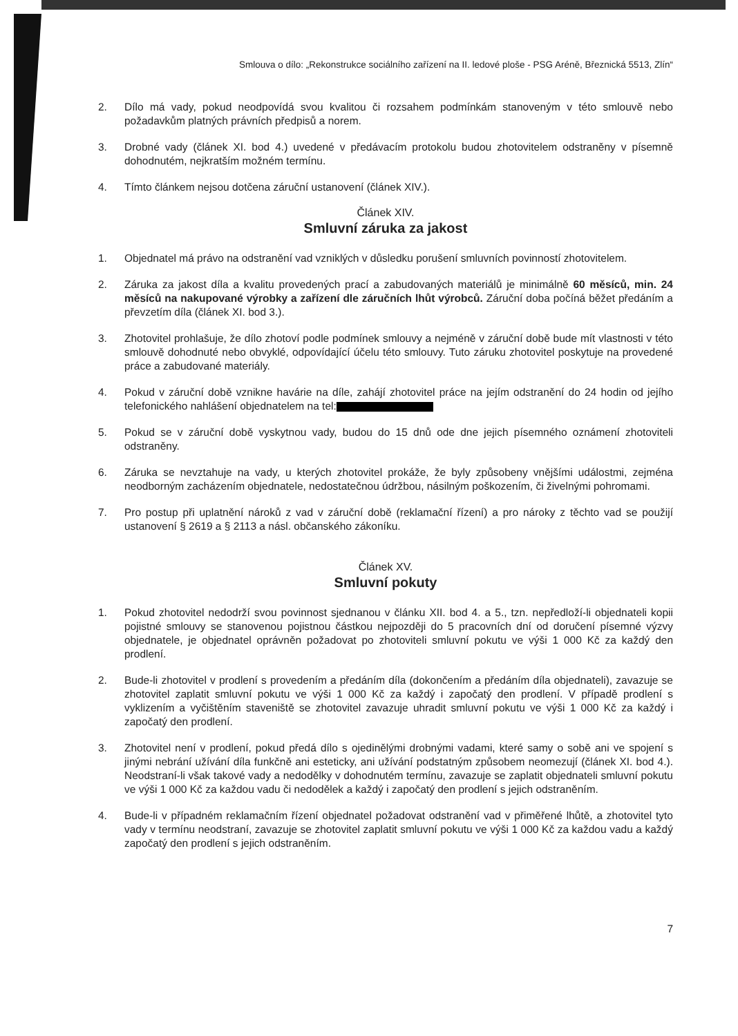Smlouva o dílo: „Rekonstrukce sociálního zařízení na II. ledové ploše - PSG Aréně, Březnická 5513, Zlín“
2. Dílo má vady, pokud neodpovídá svou kvalitou či rozsahem podmínkám stanoveným v této smlouvě nebo požadavkům platných právních předpisů a norem.
3. Drobné vady (článek XI. bod 4.) uvedené v předávacím protokolu budou zhotovitelem odstraněny v písemně dohodnutém, nejkratším možném termínu.
4. Tímto článkem nejsou dotčena záruční ustanovení (článek XIV.).
Článek XIV.
Smluvní záruka za jakost
1. Objednatel má právo na odstranění vad vzniklých v důsledku porušení smluvních povinností zhotovitelem.
2. Záruka za jakost díla a kvalitu provedených prací a zabudovaných materiálů je minimálně 60 měsíců, min. 24 měsíců na nakupované výrobky a zařízení dle záručních lhůt výrobců. Záruční doba počíná běžet předáním a převzetím díla (článek XI. bod 3.).
3. Zhotovitel prohlašuje, že dílo zhotoví podle podmínek smlouvy a nejméně v záruční době bude mít vlastnosti v této smlouvě dohodnuté nebo obvyklé, odpovídající účelu této smlouvy. Tuto záruku zhotovitel poskytuje na provedené práce a zabudované materiály.
4. Pokud v záruční době vznikne havárie na díle, zahájí zhotovitel práce na jejím odstranění do 24 hodin od jejího telefonického nahlášení objednatelem na tel:
5. Pokud se v záruční době vyskytnou vady, budou do 15 dnů ode dne jejich písemného oznámení zhotoviteli odstraněny.
6. Záruka se nevztahuje na vady, u kterých zhotovitel prokáže, že byly způsobeny vnějšími událostmi, zejména neodborným zacházením objednatele, nedostatečnou údržbou, násilným poškozením, či živelnými pohromami.
7. Pro postup při uplatnění nároků z vad v záruční době (reklamační řízení) a pro nároky z těchto vad se použijí ustanovení § 2619 a § 2113 a násl. občanského zákoníku.
Článek XV.
Smluvní pokuty
1. Pokud zhotovitel nedodrží svou povinnost sjednanou v článku XII. bod 4. a 5., tzn. nepředloží-li objednateli kopii pojistné smlouvy se stanovenou pojistnou částkou nejpozději do 5 pracovních dní od doručení písemné výzvy objednatele, je objednatel oprávněn požadovat po zhotoviteli smluvní pokutu ve výši 1 000 Kč za každý den prodlení.
2. Bude-li zhotovitel v prodlení s provedením a předáním díla (dokončením a předáním díla objednateli), zavazuje se zhotovitel zaplatit smluvní pokutu ve výši 1 000 Kč za každý i započatý den prodlení. V případě prodlení s vyklizením a vyčištěním staveniště se zhotovitel zavazuje uhradit smluvní pokutu ve výši 1 000 Kč za každý i započatý den prodlení.
3. Zhotovitel není v prodlení, pokud předá dílo s ojedinělými drobnými vadami, které samy o sobě ani ve spojení s jinými nebrání užívání díla funkčně ani esteticky, ani užívání podstatným způsobem neomezují (článek XI. bod 4.). Neodstraní-li však takové vady a nedodělky v dohodnutém termínu, zavazuje se zaplatit objednateli smluvní pokutu ve výši 1 000 Kč za každou vadu či nedodělek a každý i započatý den prodlení s jejich odstraněním.
4. Bude-li v případném reklamačním řízení objednatel požadovat odstranění vad v přiměřené lhůtě, a zhotovitel tyto vady v termínu neodstraní, zavazuje se zhotovitel zaplatit smluvní pokutu ve výši 1 000 Kč za každou vadu a každý započatý den prodlení s jejich odstraněním.
7